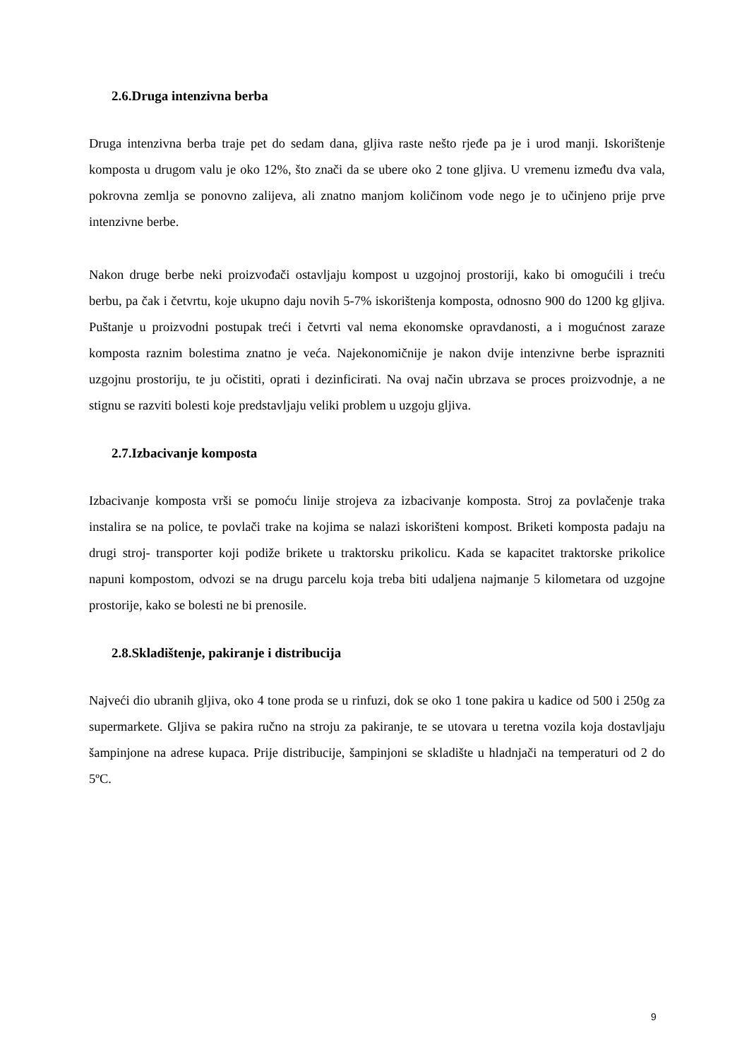2.6.Druga intenzivna berba
Druga intenzivna berba traje pet do sedam dana, gljiva raste nešto rjeđe pa je i urod manji. Iskorištenje komposta u drugom valu je oko 12%, što znači da se ubere oko 2 tone gljiva. U vremenu između dva vala, pokrovna zemlja se ponovno zalijeva, ali znatno manjom količinom vode nego je to učinjeno prije prve intenzivne berbe.
Nakon druge berbe neki proizvođači ostavljaju kompost u uzgojnoj prostoriji, kako bi omogućili i treću berbu, pa čak i četvrtu, koje ukupno daju novih 5-7% iskorištenja komposta, odnosno 900 do 1200 kg gljiva. Puštanje u proizvodni postupak treći i četvrti val nema ekonomske opravdanosti, a i mogućnost zaraze komposta raznim bolestima znatno je veća. Najekonomičnije je nakon dvije intenzivne berbe isprazniti uzgojnu prostoriju, te ju očistiti, oprati i dezinficirati. Na ovaj način ubrzava se proces proizvodnje, a ne stignu se razviti bolesti koje predstavljaju veliki problem u uzgoju gljiva.
2.7.Izbacivanje komposta
Izbacivanje komposta vrši se pomoću linije strojeva za izbacivanje komposta. Stroj za povlačenje traka instalira se na police, te povlači trake na kojima se nalazi iskorišteni kompost. Briketi komposta padaju na drugi stroj- transporter koji podiže brikete u traktorsku prikolicu. Kada se kapacitet traktorske prikolice napuni kompostom, odvozi se na drugu parcelu koja treba biti udaljena najmanje 5 kilometara od uzgojne prostorije, kako se bolesti ne bi prenosile.
2.8.Skladištenje, pakiranje i distribucija
Najveći dio ubranih gljiva, oko 4 tone proda se u rinfuzi, dok se oko 1 tone pakira u kadice od 500 i 250g za supermarkete. Gljiva se pakira ručno na stroju za pakiranje, te se utovara u teretna vozila koja dostavljaju šampinjone na adrese kupaca. Prije distribucije, šampinjoni se skladište u hladnjači na temperaturi od 2 do 5ºC.
9